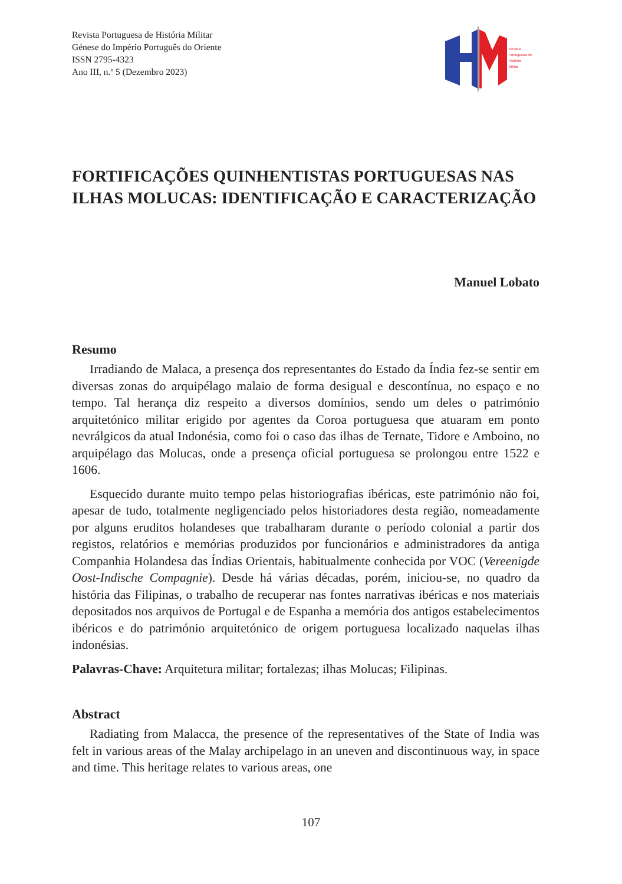Revista Portuguesa de História Militar
Génese do Império Português do Oriente
ISSN 2795-4323
Ano III, n.º 5 (Dezembro 2023)
Revista
Portuguesa de
História
Militar
FORTIFICAÇÕES QUINHENTISTAS PORTUGUESAS NAS ILHAS MOLUCAS: IDENTIFICAÇÃO E CARACTERIZAÇÃO
Manuel Lobato
Resumo
Irradiando de Malaca, a presença dos representantes do Estado da Índia fez-se sentir em diversas zonas do arquipélago malaio de forma desigual e descontínua, no espaço e no tempo. Tal herança diz respeito a diversos domínios, sendo um deles o património arquitetónico militar erigido por agentes da Coroa portuguesa que atuaram em ponto nevrálgicos da atual Indonésia, como foi o caso das ilhas de Ternate, Tidore e Amboino, no arquipélago das Molucas, onde a presença oficial portuguesa se prolongou entre 1522 e 1606.
Esquecido durante muito tempo pelas historiografias ibéricas, este património não foi, apesar de tudo, totalmente negligenciado pelos historiadores desta região, nomeadamente por alguns eruditos holandeses que trabalharam durante o período colonial a partir dos registos, relatórios e memórias produzidos por funcionários e administradores da antiga Companhia Holandesa das Índias Orientais, habitualmente conhecida por VOC (Vereenigde Oost-Indische Compagnie). Desde há várias décadas, porém, iniciou-se, no quadro da história das Filipinas, o trabalho de recuperar nas fontes narrativas ibéricas e nos materiais depositados nos arquivos de Portugal e de Espanha a memória dos antigos estabelecimentos ibéricos e do património arquitetónico de origem portuguesa localizado naquelas ilhas indonésias.
Palavras-Chave: Arquitetura militar; fortalezas; ilhas Molucas; Filipinas.
Abstract
Radiating from Malacca, the presence of the representatives of the State of India was felt in various areas of the Malay archipelago in an uneven and discontinuous way, in space and time. This heritage relates to various areas, one
107